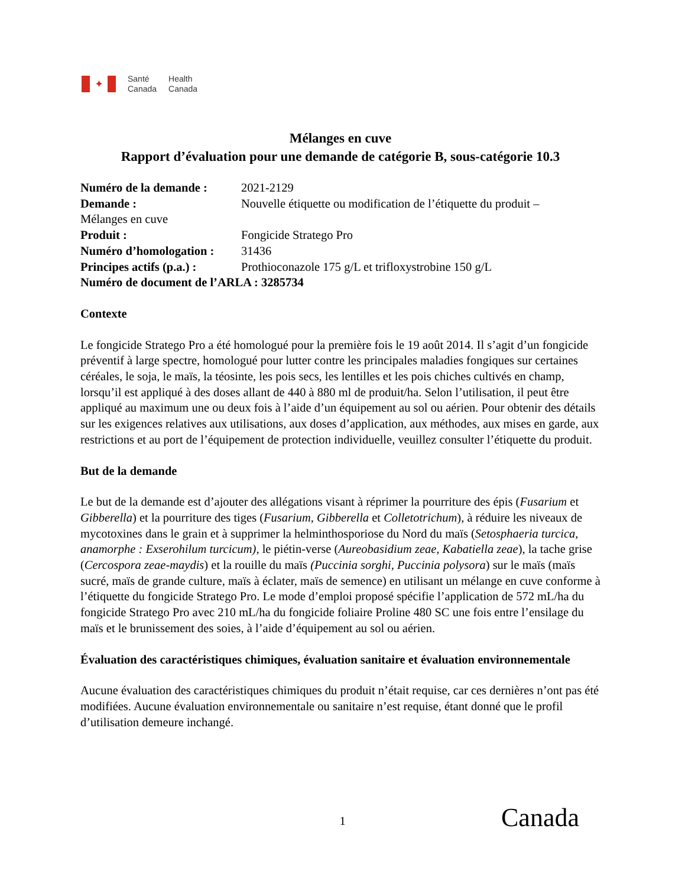✦
Santé
Canada
Health
Canada
Mélanges en cuve
Rapport d’évaluation pour une demande de catégorie B, sous-catégorie 10.3
Numéro de la demande : 2021-2129
Demande : Nouvelle étiquette ou modification de l’étiquette du produit –
Mélanges en cuve
Produit : Fongicide Stratego Pro
Numéro d’homologation : 31436
Principes actifs (p.a.) : Prothioconazole 175 g/L et trifloxystrobine 150 g/L
Numéro de document de l’ARLA : 3285734
Contexte
Le fongicide Stratego Pro a été homologué pour la première fois le 19 août 2014. Il s’agit d’un fongicide préventif à large spectre, homologué pour lutter contre les principales maladies fongiques sur certaines céréales, le soja, le maïs, la téosinte, les pois secs, les lentilles et les pois chiches cultivés en champ, lorsqu’il est appliqué à des doses allant de 440 à 880 ml de produit/ha. Selon l’utilisation, il peut être appliqué au maximum une ou deux fois à l’aide d’un équipement au sol ou aérien. Pour obtenir des détails sur les exigences relatives aux utilisations, aux doses d’application, aux méthodes, aux mises en garde, aux restrictions et au port de l’équipement de protection individuelle, veuillez consulter l’étiquette du produit.
But de la demande
Le but de la demande est d’ajouter des allégations visant à réprimer la pourriture des épis (Fusarium et Gibberella) et la pourriture des tiges (Fusarium, Gibberella et Colletotrichum), à réduire les niveaux de mycotoxines dans le grain et à supprimer la helminthosporiose du Nord du maïs (Setosphaeria turcica, anamorphe : Exserohilum turcicum), le piétin-verse (Aureobasidium zeae, Kabatiella zeae), la tache grise (Cercospora zeae-maydis) et la rouille du maïs (Puccinia sorghi, Puccinia polysora) sur le maïs (maïs sucré, maïs de grande culture, maïs à éclater, maïs de semence) en utilisant un mélange en cuve conforme à l’étiquette du fongicide Stratego Pro. Le mode d’emploi proposé spécifie l’application de 572 mL/ha du fongicide Stratego Pro avec 210 mL/ha du fongicide foliaire Proline 480 SC une fois entre l’ensilage du maïs et le brunissement des soies, à l’aide d’équipement au sol ou aérien.
Évaluation des caractéristiques chimiques, évaluation sanitaire et évaluation environnementale
Aucune évaluation des caractéristiques chimiques du produit n’était requise, car ces dernières n’ont pas été modifiées. Aucune évaluation environnementale ou sanitaire n’est requise, étant donné que le profil d’utilisation demeure inchangé.
1 Canada